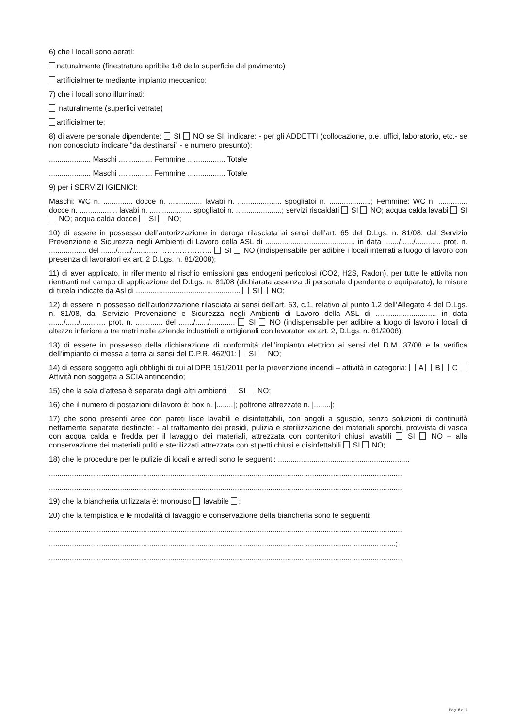6) che i locali sono aerati:
naturalmente (finestratura apribile 1/8 della superficie del pavimento)
artificialmente mediante impianto meccanico;
7) che i locali sono illuminati:
naturalmente (superfici vetrate)
artificialmente;
8) di avere personale dipendente: SI NO se SI, indicare: - per gli ADDETTI (collocazione, p.e. uffici, laboratorio, etc.- se non conosciuto indicare “da destinarsi” - e numero presunto):
.................... Maschi ................ Femmine .................. Totale
.................... Maschi ................ Femmine .................. Totale
9) per i SERVIZI IGIENICI:
Maschi: WC n. .............. docce n. ................ lavabi n. ..................... spogliatoi n. ....................; Femmine: WC n. .............. docce n. .................. lavabi n. .................... spogliatoi n. ......................; servizi riscaldati SI NO; acqua calda lavabi SI NO; acqua calda docce SI NO;
10) di essere in possesso dell’autorizzazione in deroga rilasciata ai sensi dell’art. 65 del D.Lgs. n. 81/08, dal Servizio Prevenzione e Sicurezza negli Ambienti di Lavoro della ASL di ........................................... in data ......./....../............ prot. n. .................. del ......./....../............ ………………… SI NO (indispensabile per adibire i locali interrati a luogo di lavoro con presenza di lavoratori ex art. 2 D.Lgs. n. 81/2008);
11) di aver applicato, in riferimento al rischio emissioni gas endogeni pericolosi (CO2, H2S, Radon), per tutte le attività non rientranti nel campo di applicazione del D.Lgs. n. 81/08 (dichiarata assenza di personale dipendente o equiparato), le misure di tutela indicate da Asl di .................................................. SI NO;
12) di essere in possesso dell’autorizzazione rilasciata ai sensi dell’art. 63, c.1, relativo al punto 1.2 dell’Allegato 4 del D.Lgs. n. 81/08, dal Servizio Prevenzione e Sicurezza negli Ambienti di Lavoro della ASL di ............................. in data ......./....../............ prot. n. ............. del ......./....../............ SI NO (indispensabile per adibire a luogo di lavoro i locali di altezza inferiore a tre metri nelle aziende industriali e artigianali con lavoratori ex art. 2, D.Lgs. n. 81/2008);
13) di essere in possesso della dichiarazione di conformità dell’impianto elettrico ai sensi del D.M. 37/08 e la verifica dell’impianto di messa a terra ai sensi del D.P.R. 462/01: SI NO;
14) di essere soggetto agli obblighi di cui al DPR 151/2011 per la prevenzione incendi – attività in categoria: A B C Attività non soggetta a SCIA antincendio;
15) che la sala d’attesa è separata dagli altri ambienti SI NO;
16) che il numero di postazioni di lavoro è: box n. |........|; poltrone attrezzate n. |........|;
17) che sono presenti aree con pareti lisce lavabili e disinfettabili, con angoli a sguscio, senza soluzioni di continuità nettamente separate destinate: - al trattamento dei presidi, pulizia e sterilizzazione dei materiali sporchi, provvista di vasca con acqua calda e fredda per il lavaggio dei materiali, attrezzata con contenitori chiusi lavabili SI NO – alla conservazione dei materiali puliti e sterilizzati attrezzata con stipetti chiusi e disinfettabili SI NO;
18) che le procedure per le pulizie di locali e arredi sono le seguenti: ...............................................................
.........................................................................................................................................................................
.........................................................................................................................................................................
19) che la biancheria utilizzata è: monouso lavabile ;
20) che la tempistica e le modalità di lavaggio e conservazione della biancheria sono le seguenti:
.........................................................................................................................................................................
......................................................................................................................................................................;
.........................................................................................................................................................................
Pag. 8 di 9